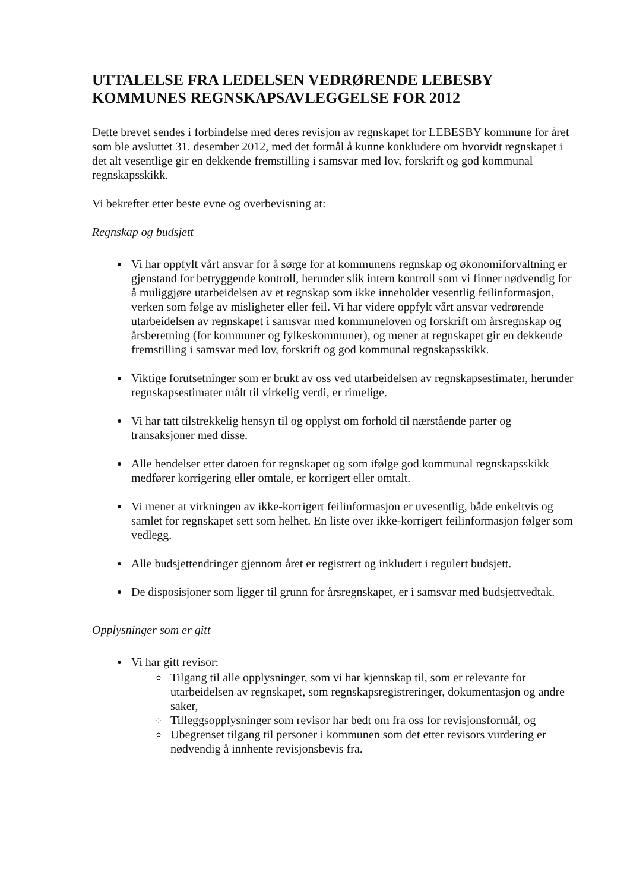UTTALELSE FRA LEDELSEN VEDRØRENDE LEBESBY KOMMUNES REGNSKAPSAVLEGGELSE FOR 2012
Dette brevet sendes i forbindelse med deres revisjon av regnskapet for LEBESBY kommune for året som ble avsluttet 31. desember 2012, med det formål å kunne konkludere om hvorvidt regnskapet i det alt vesentlige gir en dekkende fremstilling i samsvar med lov, forskrift og god kommunal regnskapsskikk.
Vi bekrefter etter beste evne og overbevisning at:
Regnskap og budsjett
Vi har oppfylt vårt ansvar for å sørge for at kommunens regnskap og økonomiforvaltning er gjenstand for betryggende kontroll, herunder slik intern kontroll som vi finner nødvendig for å muliggjøre utarbeidelsen av et regnskap som ikke inneholder vesentlig feilinformasjon, verken som følge av misligheter eller feil. Vi har videre oppfylt vårt ansvar vedrørende utarbeidelsen av regnskapet i samsvar med kommuneloven og forskrift om årsregnskap og årsberetning (for kommuner og fylkeskommuner), og mener at regnskapet gir en dekkende fremstilling i samsvar med lov, forskrift og god kommunal regnskapsskikk.
Viktige forutsetninger som er brukt av oss ved utarbeidelsen av regnskapsestimater, herunder regnskapsestimater målt til virkelig verdi, er rimelige.
Vi har tatt tilstrekkelig hensyn til og opplyst om forhold til nærstående parter og transaksjoner med disse.
Alle hendelser etter datoen for regnskapet og som ifølge god kommunal regnskapsskikk medfører korrigering eller omtale, er korrigert eller omtalt.
Vi mener at virkningen av ikke-korrigert feilinformasjon er uvesentlig, både enkeltvis og samlet for regnskapet sett som helhet. En liste over ikke-korrigert feilinformasjon følger som vedlegg.
Alle budsjettendringer gjennom året er registrert og inkludert i regulert budsjett.
De disposisjoner som ligger til grunn for årsregnskapet, er i samsvar med budsjettvedtak.
Opplysninger som er gitt
Vi har gitt revisor:
Tilgang til alle opplysninger, som vi har kjennskap til, som er relevante for utarbeidelsen av regnskapet, som regnskapsregistreringer, dokumentasjon og andre saker,
Tilleggsopplysninger som revisor har bedt om fra oss for revisjonsformål, og
Ubegrenset tilgang til personer i kommunen som det etter revisors vurdering er nødvendig å innhente revisjonsbevis fra.